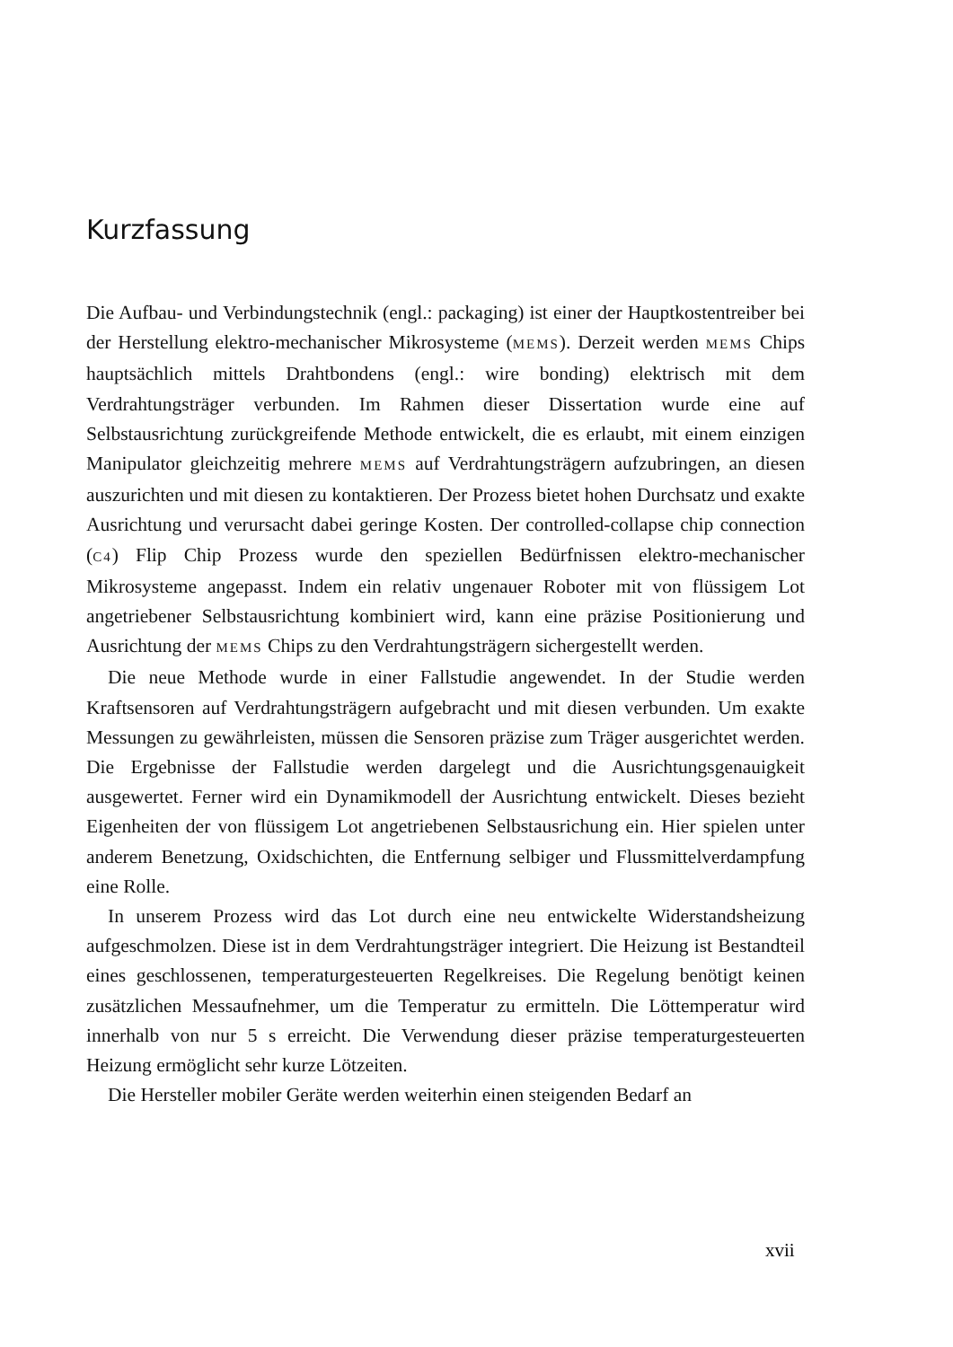Kurzfassung
Die Aufbau- und Verbindungstechnik (engl.: packaging) ist einer der Hauptkostentreiber bei der Herstellung elektro-mechanischer Mikrosysteme (MEMS). Derzeit werden MEMS Chips hauptsächlich mittels Drahtbondens (engl.: wire bonding) elektrisch mit dem Verdrahtungsträger verbunden. Im Rahmen dieser Dissertation wurde eine auf Selbstausrichtung zurückgreifende Methode entwickelt, die es erlaubt, mit einem einzigen Manipulator gleichzeitig mehrere MEMS auf Verdrahtungsträgern aufzubringen, an diesen auszurichten und mit diesen zu kontaktieren. Der Prozess bietet hohen Durchsatz und exakte Ausrichtung und verursacht dabei geringe Kosten. Der controlled-collapse chip connection (C4) Flip Chip Prozess wurde den speziellen Bedürfnissen elektro-mechanischer Mikrosysteme angepasst. Indem ein relativ ungenauer Roboter mit von flüssigem Lot angetriebener Selbstausrichtung kombiniert wird, kann eine präzise Positionierung und Ausrichtung der MEMS Chips zu den Verdrahtungsträgern sichergestellt werden.
Die neue Methode wurde in einer Fallstudie angewendet. In der Studie werden Kraftsensoren auf Verdrahtungsträgern aufgebracht und mit diesen verbunden. Um exakte Messungen zu gewährleisten, müssen die Sensoren präzise zum Träger ausgerichtet werden. Die Ergebnisse der Fallstudie werden dargelegt und die Ausrichtungsgenauigkeit ausgewertet. Ferner wird ein Dynamikmodell der Ausrichtung entwickelt. Dieses bezieht Eigenheiten der von flüssigem Lot angetriebenen Selbstausrichung ein. Hier spielen unter anderem Benetzung, Oxidschichten, die Entfernung selbiger und Flussmittelverdampfung eine Rolle.
In unserem Prozess wird das Lot durch eine neu entwickelte Widerstandsheizung aufgeschmolzen. Diese ist in dem Verdrahtungsträger integriert. Die Heizung ist Bestandteil eines geschlossenen, temperaturgesteuerten Regelkreises. Die Regelung benötigt keinen zusätzlichen Messaufnehmer, um die Temperatur zu ermitteln. Die Löttemperatur wird innerhalb von nur 5 s erreicht. Die Verwendung dieser präzise temperaturgesteuerten Heizung ermöglicht sehr kurze Lötzeiten.
Die Hersteller mobiler Geräte werden weiterhin einen steigenden Bedarf an
xvii